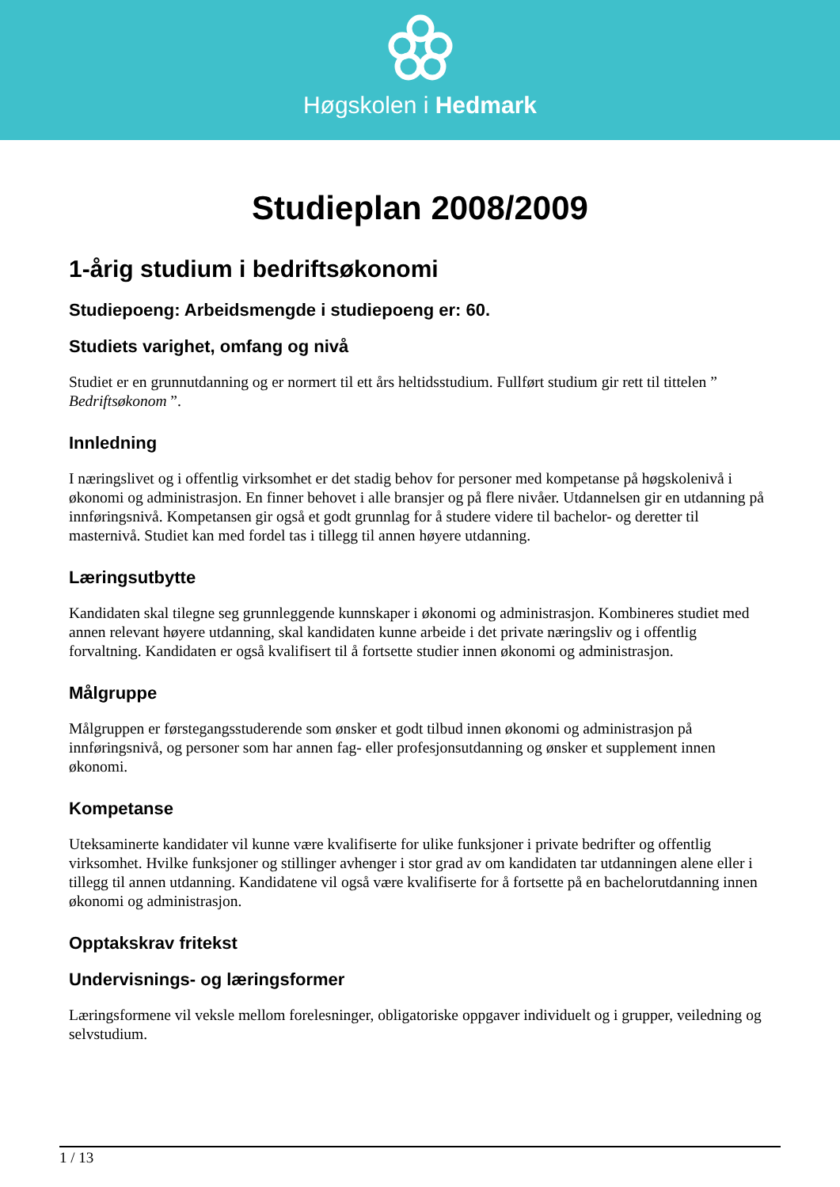Høgskolen i Hedmark
Studieplan 2008/2009
1-årig studium i bedriftsøkonomi
Studiepoeng: Arbeidsmengde i studiepoeng er: 60.
Studiets varighet, omfang og nivå
Studiet er en grunnutdanning og er normert til ett års heltidsstudium. Fullført studium gir rett til tittelen ” Bedriftsøkonom ”.
Innledning
I næringslivet og i offentlig virksomhet er det stadig behov for personer med kompetanse på høgskolenivå i økonomi og administrasjon. En finner behovet i alle bransjer og på flere nivåer. Utdannelsen gir en utdanning på innføringsnivå. Kompetansen gir også et godt grunnlag for å studere videre til bachelor- og deretter til masternivå. Studiet kan med fordel tas i tillegg til annen høyere utdanning.
Læringsutbytte
Kandidaten skal tilegne seg grunnleggende kunnskaper i økonomi og administrasjon. Kombineres studiet med annen relevant høyere utdanning, skal kandidaten kunne arbeide i det private næringsliv og i offentlig forvaltning. Kandidaten er også kvalifisert til å fortsette studier innen økonomi og administrasjon.
Målgruppe
Målgruppen er førstegangsstuderende som ønsker et godt tilbud innen økonomi og administrasjon på innføringsnivå, og personer som har annen fag- eller profesjonsutdanning og ønsker et supplement innen økonomi.
Kompetanse
Uteksaminerte kandidater vil kunne være kvalifiserte for ulike funksjoner i private bedrifter og offentlig virksomhet. Hvilke funksjoner og stillinger avhenger i stor grad av om kandidaten tar utdanningen alene eller i tillegg til annen utdanning. Kandidatene vil også være kvalifiserte for å fortsette på en bachelorutdanning innen økonomi og administrasjon.
Opptakskrav fritekst
Undervisnings- og læringsformer
Læringsformene vil veksle mellom forelesninger, obligatoriske oppgaver individuelt og i grupper, veiledning og selvstudium.
1 / 13